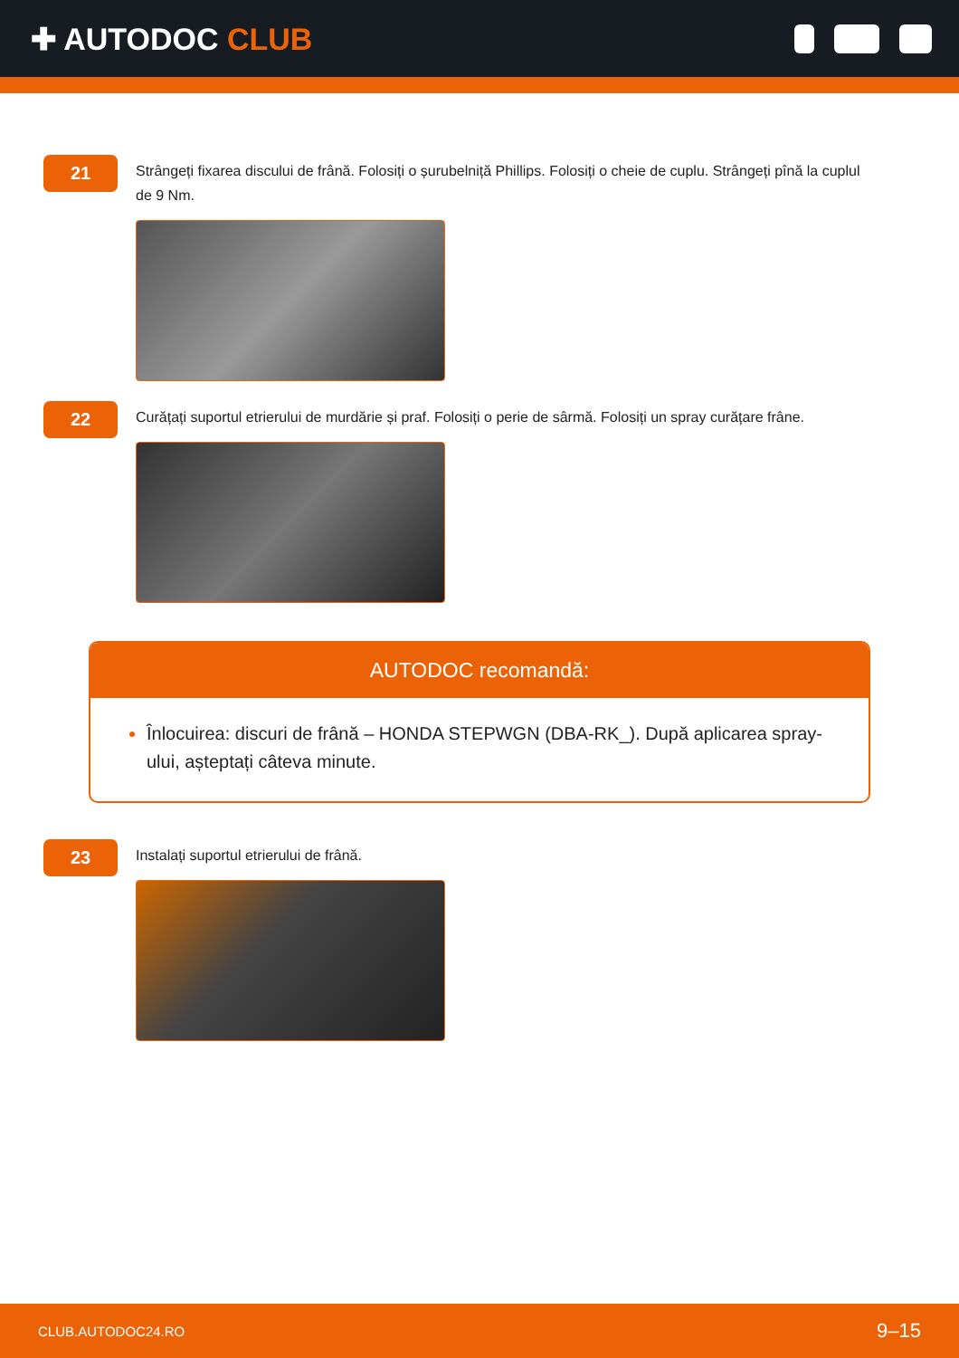✚ AUTODOC CLUB
21
Strângeți fixarea discului de frână. Folosiți o șurubelniță Phillips. Folosiți o cheie de cuplu. Strângeți pînă la cuplul de 9 Nm.
22
Curățați suportul etrierului de murdărie și praf. Folosiți o perie de sârmă. Folosiți un spray curățare frâne.
AUTODOC recomandă:
Înlocuirea: discuri de frână – HONDA STEPWGN (DBA-RK_). După aplicarea spray-ului, așteptați câteva minute.
23
Instalați suportul etrierului de frână.
CLUB.AUTODOC24.RO 9–15